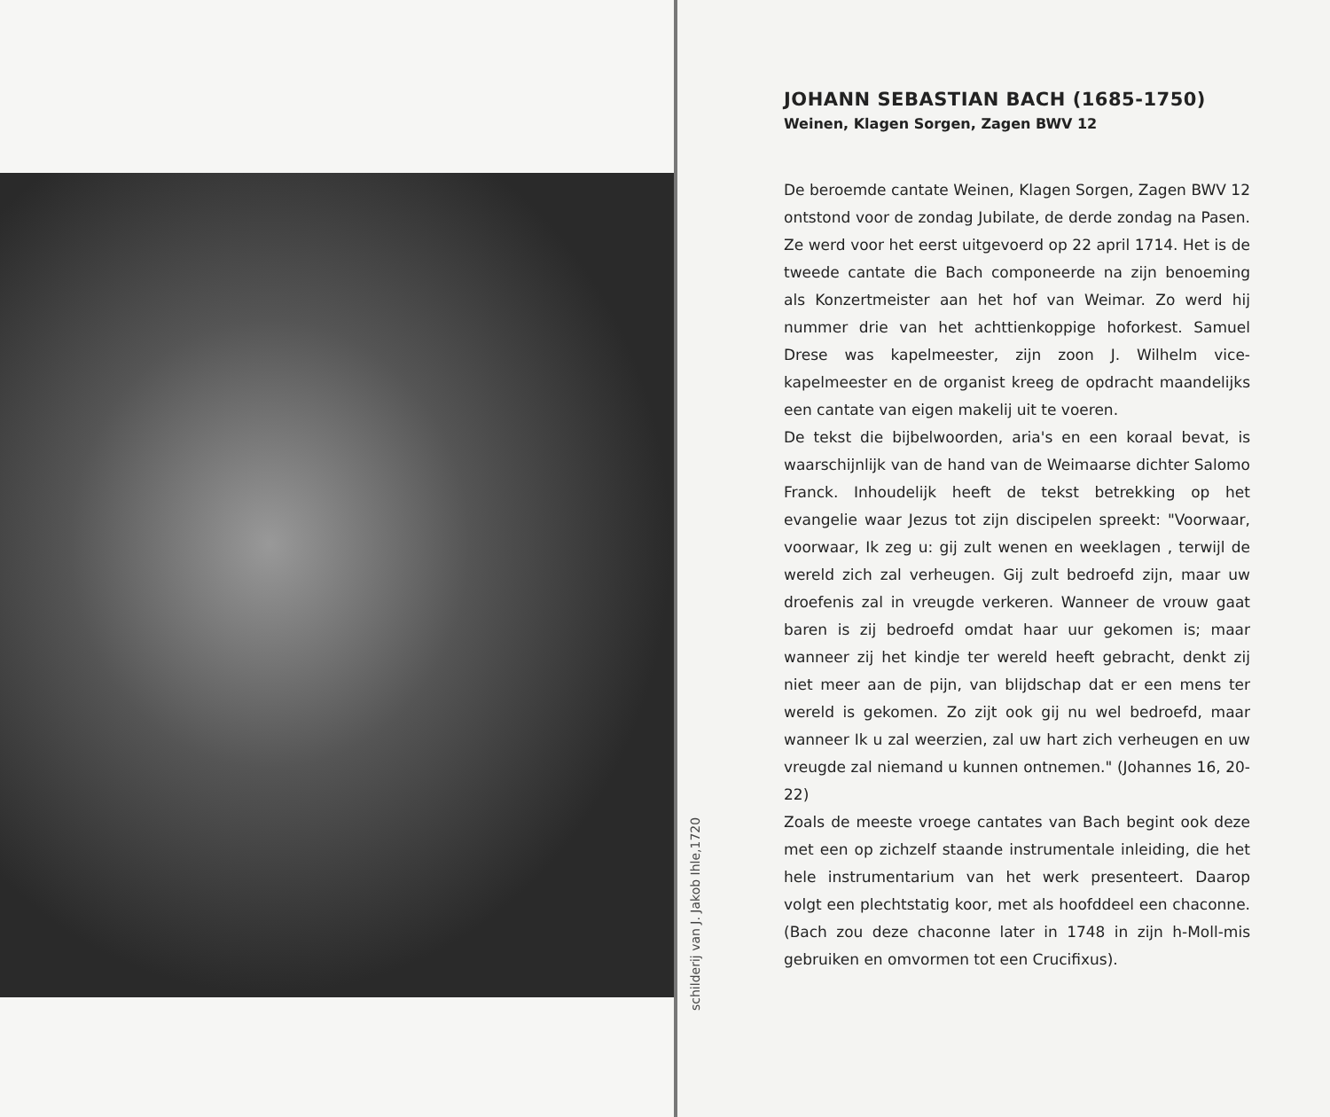schilderij van J. Jakob Ihle,1720
JOHANN SEBASTIAN BACH (1685-1750)
Weinen, Klagen Sorgen, Zagen BWV 12
De beroemde cantate Weinen, Klagen Sorgen, Zagen BWV 12 ontstond voor de zondag Jubilate, de derde zondag na Pasen. Ze werd voor het eerst uitgevoerd op 22 april 1714. Het is de tweede cantate die Bach componeerde na zijn benoeming als Konzertmeister aan het hof van Weimar. Zo werd hij nummer drie van het achttienkoppige hoforkest. Samuel Drese was kapelmeester, zijn zoon J. Wilhelm vice-kapelmeester en de organist kreeg de opdracht maandelijks een cantate van eigen makelij uit te voeren.
De tekst die bijbelwoorden, aria's en een koraal bevat, is waarschijnlijk van de hand van de Weimaarse dichter Salomo Franck. Inhoudelijk heeft de tekst betrekking op het evangelie waar Jezus tot zijn discipelen spreekt: "Voorwaar, voorwaar, Ik zeg u: gij zult wenen en weeklagen , terwijl de wereld zich zal verheugen. Gij zult bedroefd zijn, maar uw droefenis zal in vreugde verkeren. Wanneer de vrouw gaat baren is zij bedroefd omdat haar uur gekomen is; maar wanneer zij het kindje ter wereld heeft gebracht, denkt zij niet meer aan de pijn, van blijdschap dat er een mens ter wereld is gekomen. Zo zijt ook gij nu wel bedroefd, maar wanneer Ik u zal weerzien, zal uw hart zich verheugen en uw vreugde zal niemand u kunnen ontnemen." (Johannes 16, 20-22)
Zoals de meeste vroege cantates van Bach begint ook deze met een op zichzelf staande instrumentale inleiding, die het hele instrumentarium van het werk presenteert. Daarop volgt een plechtstatig koor, met als hoofddeel een chaconne. (Bach zou deze chaconne later in 1748 in zijn h-Moll-mis gebruiken en omvormen tot een Crucifixus).